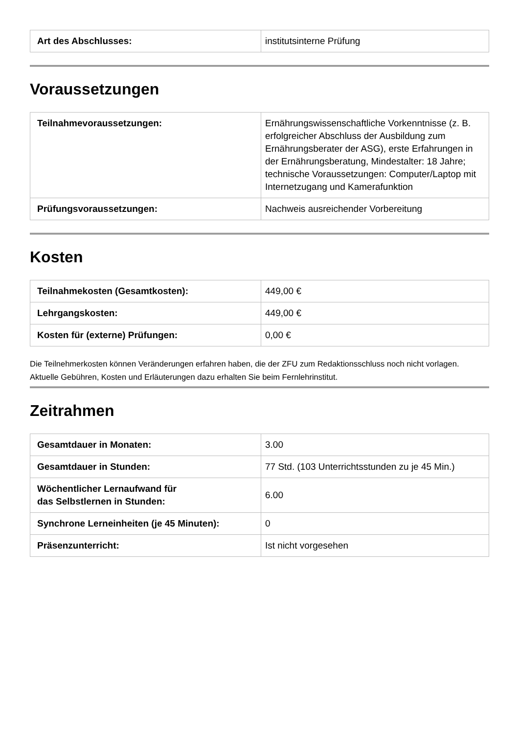| Art des Abschlusses: | institutsinterne Prüfung |
Voraussetzungen
| Teilnahmevoraussetzungen: | Ernährungswissenschaftliche Vorkenntnisse (z. B. erfolgreicher Abschluss der Ausbildung zum Ernährungsberater der ASG), erste Erfahrungen in der Ernährungsberatung, Mindestalter: 18 Jahre; technische Voraussetzungen: Computer/Laptop mit Internetzugang und Kamerafunktion |
| Prüfungsvoraussetzungen: | Nachweis ausreichender Vorbereitung |
Kosten
| Teilnahmekosten (Gesamtkosten): | 449,00 € |
| Lehrgangskosten: | 449,00 € |
| Kosten für (externe) Prüfungen: | 0,00 € |
Die Teilnehmerkosten können Veränderungen erfahren haben, die der ZFU zum Redaktionsschluss noch nicht vorlagen. Aktuelle Gebühren, Kosten und Erläuterungen dazu erhalten Sie beim Fernlehrinstitut.
Zeitrahmen
| Gesamtdauer in Monaten: | 3.00 |
| Gesamtdauer in Stunden: | 77 Std. (103 Unterrichtsstunden zu je 45 Min.) |
| Wöchentlicher Lernaufwand für das Selbstlernen in Stunden: | 6.00 |
| Synchrone Lerneinheiten (je 45 Minuten): | 0 |
| Präsenzunterricht: | Ist nicht vorgesehen |